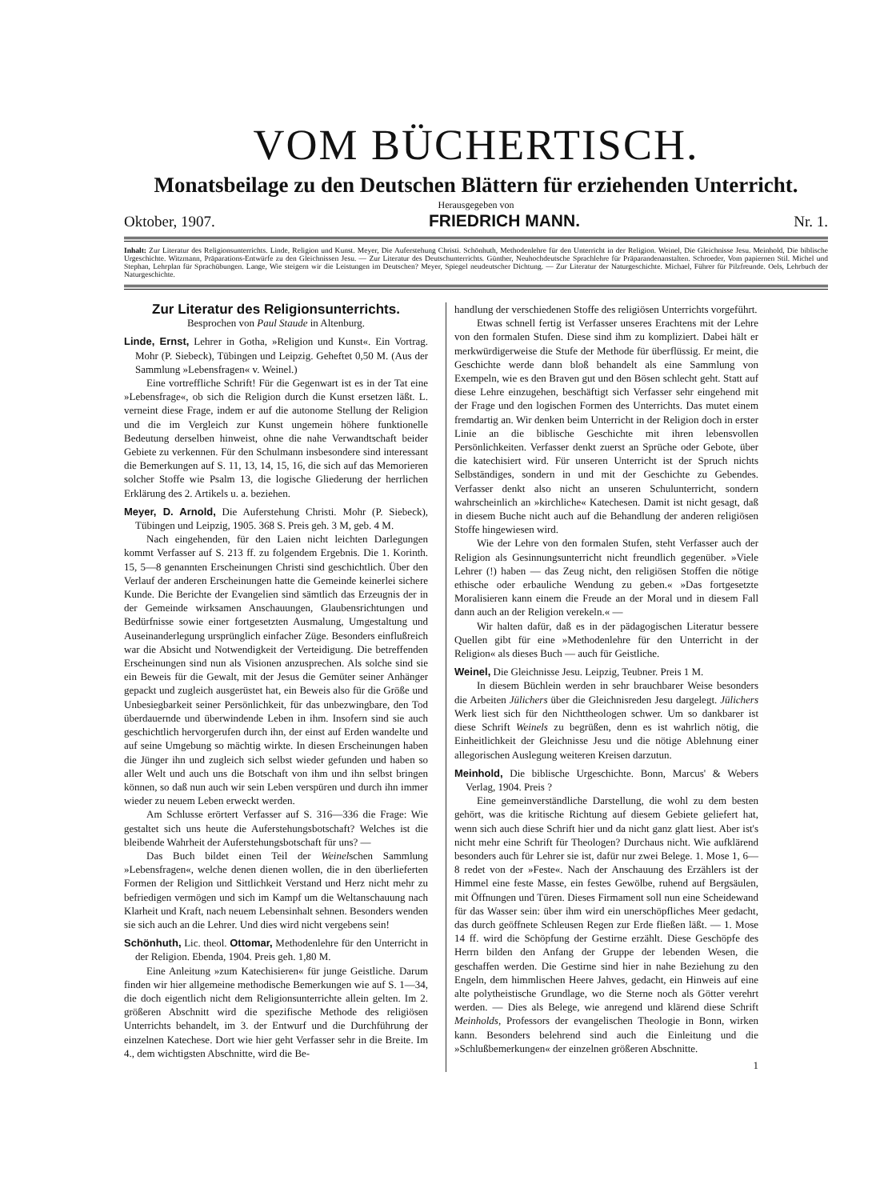VOM BÜCHERTISCH.
Monatsbeilage zu den Deutschen Blättern für erziehenden Unterricht.
Herausgegeben von
Oktober, 1907. FRIEDRICH MANN. Nr. 1.
Inhalt: Zur Literatur des Religionsunterrichts. Linde, Religion und Kunst. Meyer, Die Auferstehung Christi. Schönhuth, Methodenlehre für den Unterricht in der Religion. Weinel, Die Gleichnisse Jesu. Meinhold, Die biblische Urgeschichte. Witzmann, Präparations-Entwürfe zu den Gleichnissen Jesu. — Zur Literatur des Deutschunterrichts. Günther, Neuhochdeutsche Sprachlehre für Präparandenanstalten. Schroeder, Vom papiernen Stil. Michel und Stephan, Lehrplan für Sprachübungen. Lange, Wie steigern wir die Leistungen im Deutschen? Meyer, Spiegel neudeutscher Dichtung. — Zur Literatur der Naturgeschichte. Michael, Führer für Pilzfreunde. Oels, Lehrbuch der Naturgeschichte.
Zur Literatur des Religionsunterrichts.
Besprochen von Paul Staude in Altenburg.
Linde, Ernst, Lehrer in Gotha, »Religion und Kunst«. Ein Vortrag. Mohr (P. Siebeck), Tübingen und Leipzig. Geheftet 0,50 M. (Aus der Sammlung »Lebensfragen« v. Weinel.)
Eine vortreffliche Schrift! Für die Gegenwart ist es in der Tat eine »Lebensfrage«, ob sich die Religion durch die Kunst ersetzen läßt. L. verneint diese Frage, indem er auf die autonome Stellung der Religion und die im Vergleich zur Kunst ungemein höhere funktionelle Bedeutung derselben hinweist, ohne die nahe Verwandtschaft beider Gebiete zu verkennen. Für den Schulmann insbesondere sind interessant die Bemerkungen auf S. 11, 13, 14, 15, 16, die sich auf das Memorieren solcher Stoffe wie Psalm 13, die logische Gliederung der herrlichen Erklärung des 2. Artikels u. a. beziehen.
Meyer, D. Arnold, Die Auferstehung Christi. Mohr (P. Siebeck), Tübingen und Leipzig, 1905. 368 S. Preis geh. 3 M, geb. 4 M.
Nach eingehenden, für den Laien nicht leichten Darlegungen kommt Verfasser auf S. 213 ff. zu folgendem Ergebnis. Die 1. Korinth. 15, 5—8 genannten Erscheinungen Christi sind geschichtlich. Über den Verlauf der anderen Erscheinungen hatte die Gemeinde keinerlei sichere Kunde. Die Berichte der Evangelien sind sämtlich das Erzeugnis der in der Gemeinde wirksamen Anschauungen, Glaubensrichtungen und Bedürfnisse sowie einer fortgesetzten Ausmalung, Umgestaltung und Auseinanderlegung ursprünglich einfacher Züge. Besonders einflußreich war die Absicht und Notwendigkeit der Verteidigung. Die betreffenden Erscheinungen sind nun als Visionen anzusprechen. Als solche sind sie ein Beweis für die Gewalt, mit der Jesus die Gemüter seiner Anhänger gepackt und zugleich ausgerüstet hat, ein Beweis also für die Größe und Unbesiegbarkeit seiner Persönlichkeit, für das unbezwingbare, den Tod überdauernde und überwindende Leben in ihm. Insofern sind sie auch geschichtlich hervorgerufen durch ihn, der einst auf Erden wandelte und auf seine Umgebung so mächtig wirkte. In diesen Erscheinungen haben die Jünger ihn und zugleich sich selbst wieder gefunden und haben so aller Welt und auch uns die Botschaft von ihm und ihn selbst bringen können, so daß nun auch wir sein Leben verspüren und durch ihn immer wieder zu neuem Leben erweckt werden.
Am Schlusse erörtert Verfasser auf S. 316—336 die Frage: Wie gestaltet sich uns heute die Auferstehungsbotschaft? Welches ist die bleibende Wahrheit der Auferstehungsbotschaft für uns? —
Das Buch bildet einen Teil der Weinelschen Sammlung »Lebensfragen«, welche denen dienen wollen, die in den überlieferten Formen der Religion und Sittlichkeit Verstand und Herz nicht mehr zu befriedigen vermögen und sich im Kampf um die Weltanschauung nach Klarheit und Kraft, nach neuem Lebensinhalt sehnen. Besonders wenden sie sich auch an die Lehrer. Und dies wird nicht vergebens sein!
Schönhuth, Lic. theol. Ottomar, Methodenlehre für den Unterricht in der Religion. Ebenda, 1904. Preis geh. 1,80 M.
Eine Anleitung »zum Katechisieren« für junge Geistliche. Darum finden wir hier allgemeine methodische Bemerkungen wie auf S. 1—34, die doch eigentlich nicht dem Religionsunterrichte allein gelten. Im 2. größeren Abschnitt wird die spezifische Methode des religiösen Unterrichts behandelt, im 3. der Entwurf und die Durchführung der einzelnen Katechese. Dort wie hier geht Verfasser sehr in die Breite. Im 4., dem wichtigsten Abschnitte, wird die Be-
handlung der verschiedenen Stoffe des religiösen Unterrichts vorgeführt.
Etwas schnell fertig ist Verfasser unseres Erachtens mit der Lehre von den formalen Stufen. Diese sind ihm zu kompliziert. Dabei hält er merkwürdigerweise die Stufe der Methode für überflüssig. Er meint, die Geschichte werde dann bloß behandelt als eine Sammlung von Exempeln, wie es den Braven gut und den Bösen schlecht geht. Statt auf diese Lehre einzugehen, beschäftigt sich Verfasser sehr eingehend mit der Frage und den logischen Formen des Unterrichts. Das mutet einem fremdartig an. Wir denken beim Unterricht in der Religion doch in erster Linie an die biblische Geschichte mit ihren lebensvollen Persönlichkeiten. Verfasser denkt zuerst an Sprüche oder Gebote, über die katechisiert wird. Für unseren Unterricht ist der Spruch nichts Selbständiges, sondern in und mit der Geschichte zu Gebendes. Verfasser denkt also nicht an unseren Schulunterricht, sondern wahrscheinlich an »kirchliche« Katechesen. Damit ist nicht gesagt, daß in diesem Buche nicht auch auf die Behandlung der anderen religiösen Stoffe hingewiesen wird.
Wie der Lehre von den formalen Stufen, steht Verfasser auch der Religion als Gesinnungsunterricht nicht freundlich gegenüber. »Viele Lehrer (!) haben — das Zeug nicht, den religiösen Stoffen die nötige ethische oder erbauliche Wendung zu geben.« »Das fortgesetzte Moralisieren kann einem die Freude an der Moral und in diesem Fall dann auch an der Religion verekeln.« —
Wir halten dafür, daß es in der pädagogischen Literatur bessere Quellen gibt für eine »Methodenlehre für den Unterricht in der Religion« als dieses Buch — auch für Geistliche.
Weinel, Die Gleichnisse Jesu. Leipzig, Teubner. Preis 1 M.
In diesem Büchlein werden in sehr brauchbarer Weise besonders die Arbeiten Jülichers über die Gleichnisreden Jesu dargelegt. Jülichers Werk liest sich für den Nichttheologen schwer. Um so dankbarer ist diese Schrift Weinels zu begrüßen, denn es ist wahrlich nötig, die Einheitlichkeit der Gleichnisse Jesu und die nötige Ablehnung einer allegorischen Auslegung weiteren Kreisen darzutun.
Meinhold, Die biblische Urgeschichte. Bonn, Marcus' & Webers Verlag, 1904. Preis ?
Eine gemeinverständliche Darstellung, die wohl zu dem besten gehört, was die kritische Richtung auf diesem Gebiete geliefert hat, wenn sich auch diese Schrift hier und da nicht ganz glatt liest. Aber ist's nicht mehr eine Schrift für Theologen? Durchaus nicht. Wie aufklärend besonders auch für Lehrer sie ist, dafür nur zwei Belege. 1. Mose 1, 6—8 redet von der »Feste«. Nach der Anschauung des Erzählers ist der Himmel eine feste Masse, ein festes Gewölbe, ruhend auf Bergsäulen, mit Öffnungen und Türen. Dieses Firmament soll nun eine Scheidewand für das Wasser sein: über ihm wird ein unerschöpfliches Meer gedacht, das durch geöffnete Schleusen Regen zur Erde fließen läßt. — 1. Mose 14 ff. wird die Schöpfung der Gestirne erzählt. Diese Geschöpfe des Herrn bilden den Anfang der Gruppe der lebenden Wesen, die geschaffen werden. Die Gestirne sind hier in nahe Beziehung zu den Engeln, dem himmlischen Heere Jahves, gedacht, ein Hinweis auf eine alte polytheistische Grundlage, wo die Sterne noch als Götter verehrt werden. — Dies als Belege, wie anregend und klärend diese Schrift Meinholds, Professors der evangelischen Theologie in Bonn, wirken kann. Besonders belehrend sind auch die Einleitung und die »Schlußbemerkungen« der einzelnen größeren Abschnitte.
1